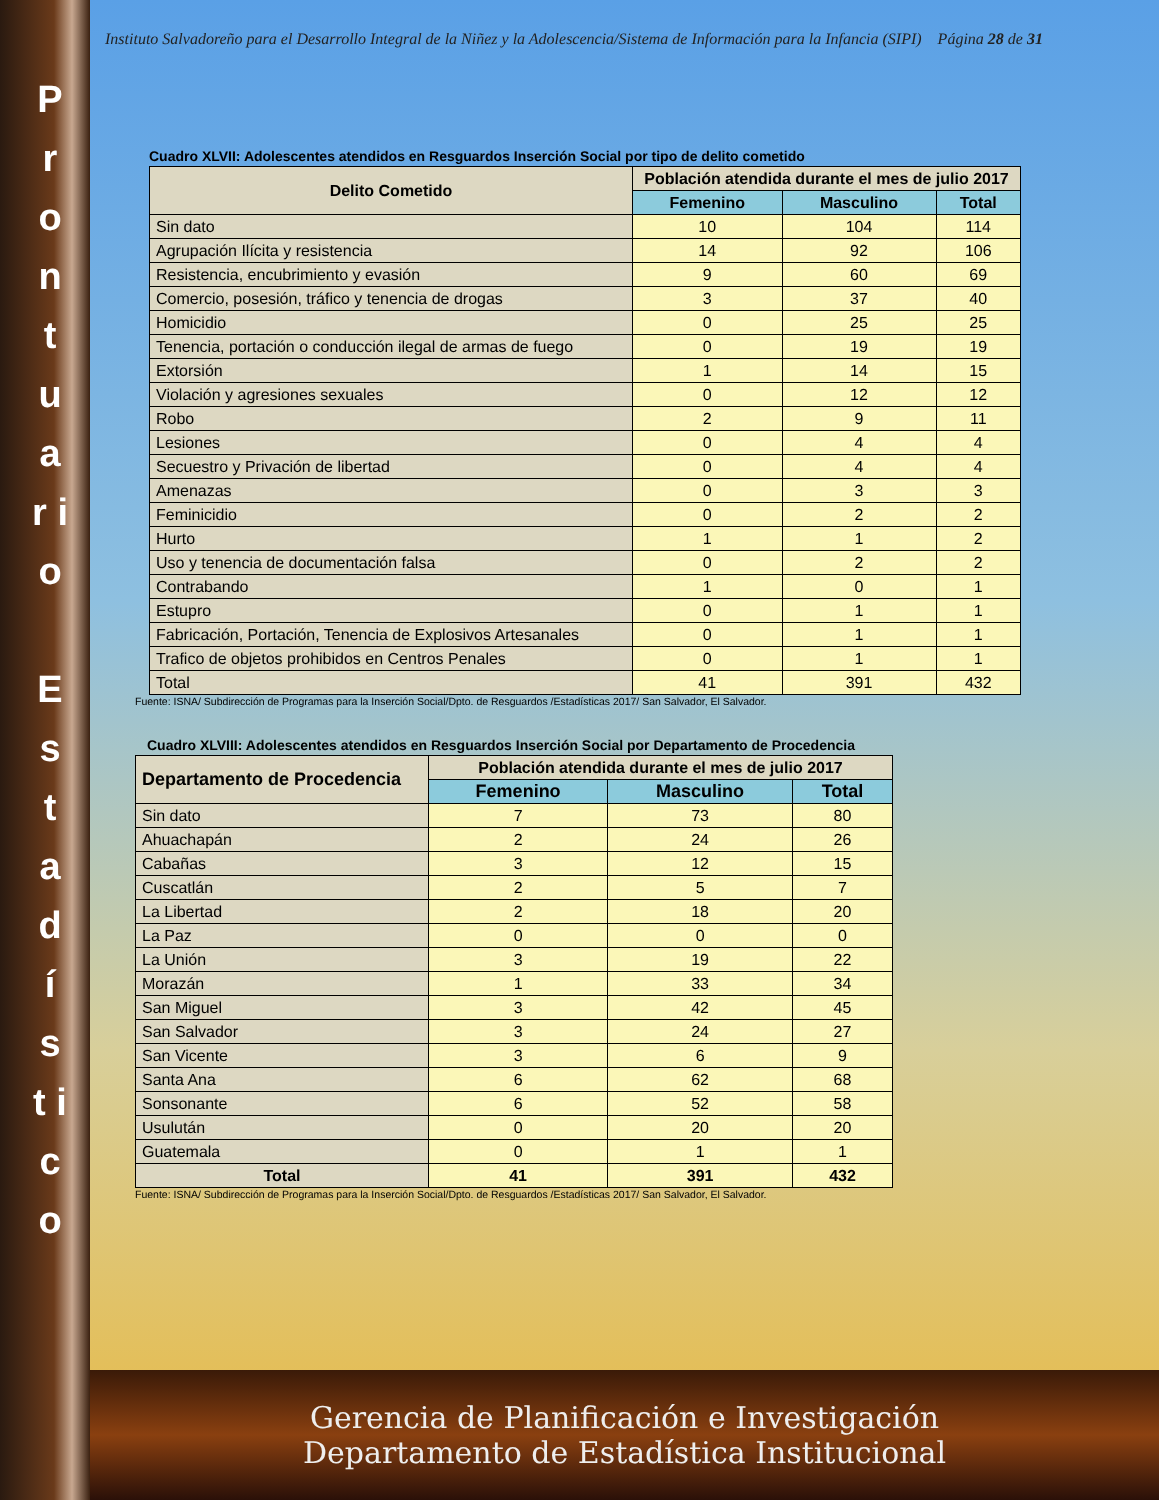P r o n t u a r i o
E s t a d í s t i c o
Instituto Salvadoreño para el Desarrollo Integral de la Niñez y la Adolescencia/Sistema de Información para la Infancia (SIPI) Página 28 de 31
Cuadro XLVII: Adolescentes atendidos en Resguardos Inserción Social por tipo de delito cometido
| Delito Cometido | Población atendida durante el mes de julio 2017 | | |
| --- | --- | --- | --- |
| | Femenino | Masculino | Total |
| Sin dato | 10 | 104 | 114 |
| Agrupación Ilícita y resistencia | 14 | 92 | 106 |
| Resistencia, encubrimiento y evasión | 9 | 60 | 69 |
| Comercio, posesión, tráfico y tenencia de drogas | 3 | 37 | 40 |
| Homicidio | 0 | 25 | 25 |
| Tenencia, portación o conducción ilegal de armas de fuego | 0 | 19 | 19 |
| Extorsión | 1 | 14 | 15 |
| Violación y agresiones sexuales | 0 | 12 | 12 |
| Robo | 2 | 9 | 11 |
| Lesiones | 0 | 4 | 4 |
| Secuestro y Privación de libertad | 0 | 4 | 4 |
| Amenazas | 0 | 3 | 3 |
| Feminicidio | 0 | 2 | 2 |
| Hurto | 1 | 1 | 2 |
| Uso y tenencia de documentación falsa | 0 | 2 | 2 |
| Contrabando | 1 | 0 | 1 |
| Estupro | 0 | 1 | 1 |
| Fabricación, Portación, Tenencia de Explosivos Artesanales | 0 | 1 | 1 |
| Trafico de objetos prohibidos en Centros Penales | 0 | 1 | 1 |
| Total | 41 | 391 | 432 |
Fuente: ISNA/ Subdirección de Programas para la Inserción Social/Dpto. de Resguardos /Estadísticas 2017/ San Salvador, El Salvador.
Cuadro XLVIII: Adolescentes atendidos en Resguardos Inserción Social por Departamento de Procedencia
| Departamento de Procedencia | Población atendida durante el mes de julio 2017 | | |
| --- | --- | --- | --- |
| | Femenino | Masculino | Total |
| Sin dato | 7 | 73 | 80 |
| Ahuachapán | 2 | 24 | 26 |
| Cabañas | 3 | 12 | 15 |
| Cuscatlán | 2 | 5 | 7 |
| La Libertad | 2 | 18 | 20 |
| La Paz | 0 | 0 | 0 |
| La Unión | 3 | 19 | 22 |
| Morazán | 1 | 33 | 34 |
| San Miguel | 3 | 42 | 45 |
| San Salvador | 3 | 24 | 27 |
| San Vicente | 3 | 6 | 9 |
| Santa Ana | 6 | 62 | 68 |
| Sonsonante | 6 | 52 | 58 |
| Usulután | 0 | 20 | 20 |
| Guatemala | 0 | 1 | 1 |
| Total | 41 | 391 | 432 |
Fuente: ISNA/ Subdirección de Programas para la Inserción Social/Dpto. de Resguardos /Estadísticas 2017/ San Salvador, El Salvador.
Gerencia de Planificación e Investigación
Departamento de Estadística Institucional